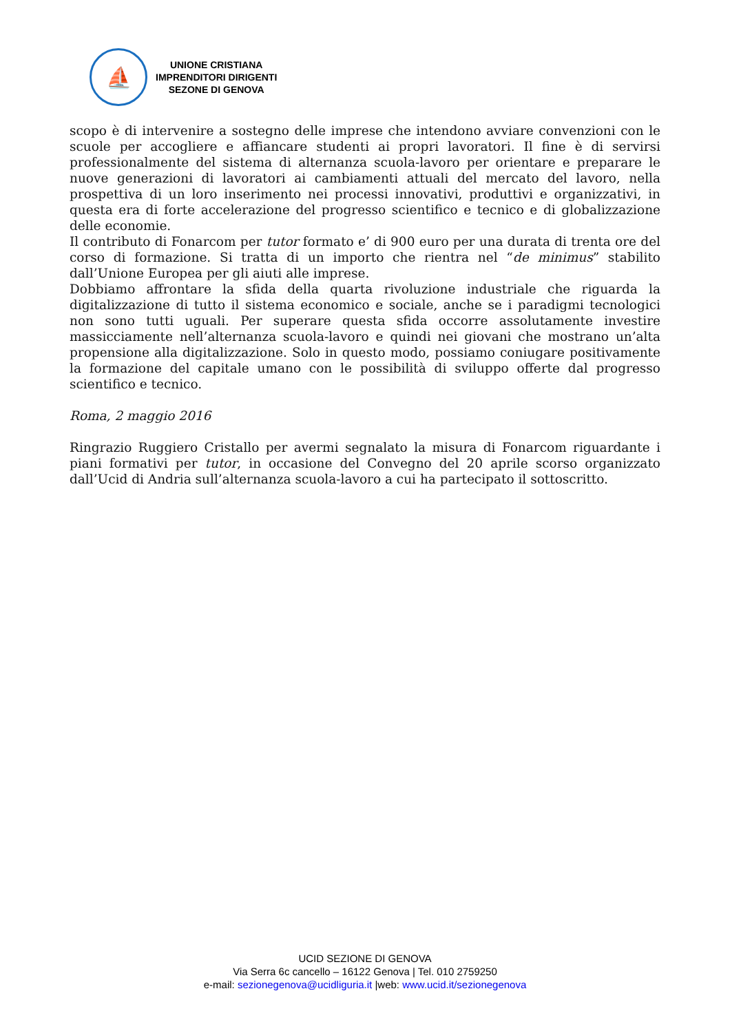⛵
UNIONE CRISTIANA
IMPRENDITORI DIRIGENTI
SEZONE DI GENOVA
scopo è di intervenire a sostegno delle imprese che intendono avviare convenzioni con le scuole per accogliere e affiancare studenti ai propri lavoratori. Il fine è di servirsi professionalmente del sistema di alternanza scuola-lavoro per orientare e preparare le nuove generazioni di lavoratori ai cambiamenti attuali del mercato del lavoro, nella prospettiva di un loro inserimento nei processi innovativi, produttivi e organizzativi, in questa era di forte accelerazione del progresso scientifico e tecnico e di globalizzazione delle economie.
Il contributo di Fonarcom per tutor formato e’ di 900 euro per una durata di trenta ore del corso di formazione. Si tratta di un importo che rientra nel “de minimus” stabilito dall’Unione Europea per gli aiuti alle imprese.
Dobbiamo affrontare la sfida della quarta rivoluzione industriale che riguarda la digitalizzazione di tutto il sistema economico e sociale, anche se i paradigmi tecnologici non sono tutti uguali. Per superare questa sfida occorre assolutamente investire massicciamente nell’alternanza scuola-lavoro e quindi nei giovani che mostrano un’alta propensione alla digitalizzazione. Solo in questo modo, possiamo coniugare positivamente la formazione del capitale umano con le possibilità di sviluppo offerte dal progresso scientifico e tecnico.
Roma, 2 maggio 2016
Ringrazio Ruggiero Cristallo per avermi segnalato la misura di Fonarcom riguardante i piani formativi per tutor, in occasione del Convegno del 20 aprile scorso organizzato dall’Ucid di Andria sull’alternanza scuola-lavoro a cui ha partecipato il sottoscritto.
UCID SEZIONE DI GENOVA
Via Serra 6c cancello – 16122 Genova | Tel. 010 2759250
e-mail: sezionegenova@ucidliguria.it |web: www.ucid.it/sezionegenova